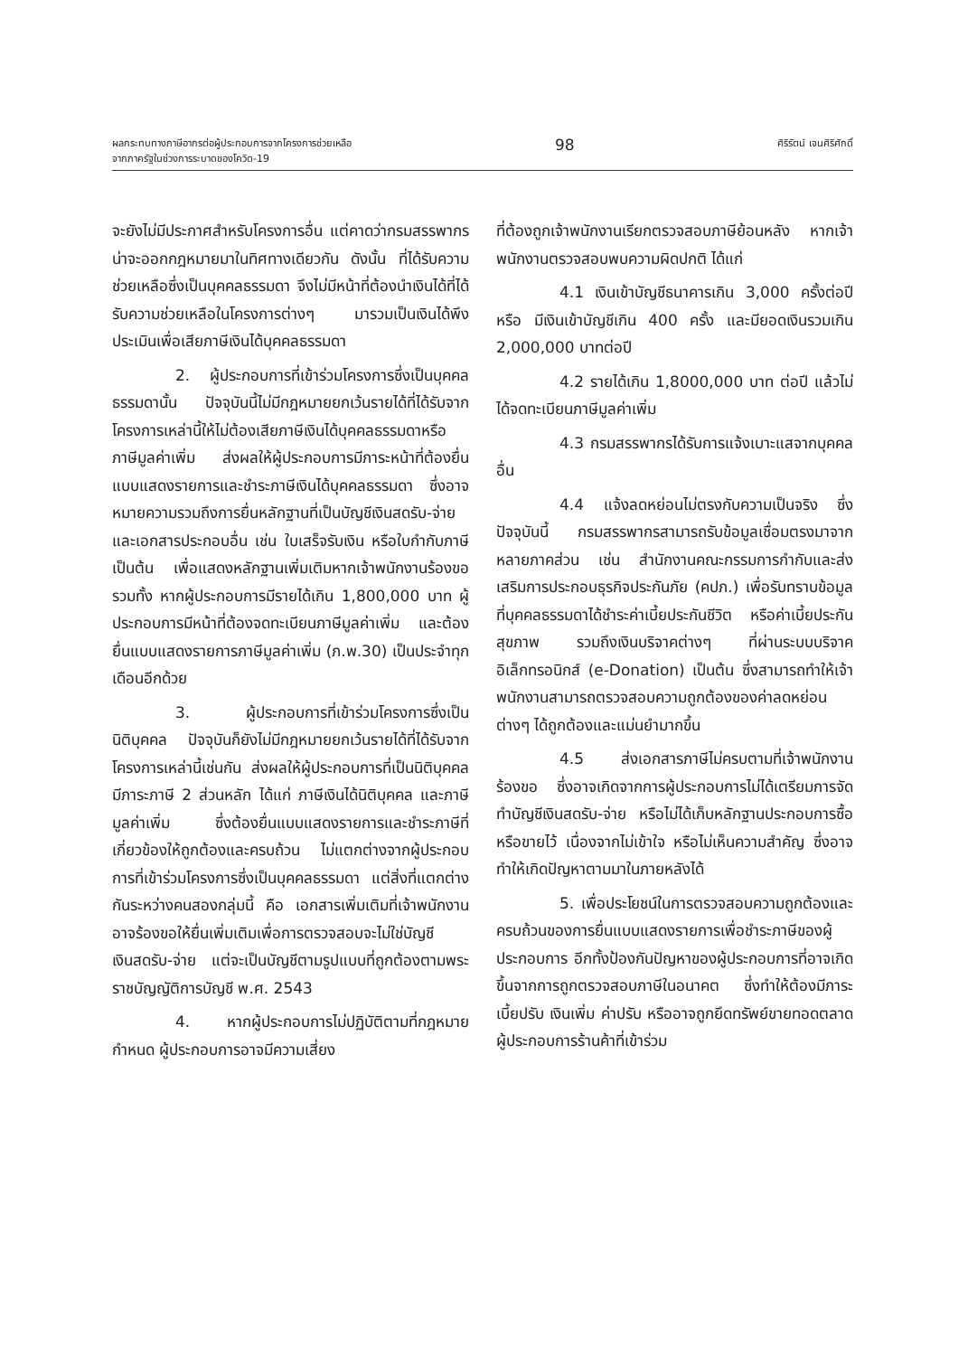ผลกระทบทางภาษีอากรต่อผู้ประกอบการจากโครงการช่วยเหลือ
จากภาครัฐในช่วงการระบาดของโควิด-19
98
ศิริรัตน์ เจนศิริศักดิ์
จะยังไม่มีประกาศสำหรับโครงการอื่น แต่คาดว่ากรมสรรพากรน่าจะออกกฎหมายมาในทิศทางเดียวกัน ดังนั้น ที่ได้รับความช่วยเหลือซึ่งเป็นบุคคลธรรมดา จึงไม่มีหน้าที่ต้องนำเงินได้ที่ได้รับความช่วยเหลือในโครงการต่างๆ มารวมเป็นเงินได้พึงประเมินเพื่อเสียภาษีเงินได้บุคคลธรรมดา
2. ผู้ประกอบการที่เข้าร่วมโครงการซึ่งเป็นบุคคลธรรมดานั้น ปัจจุบันนี้ไม่มีกฎหมายยกเว้นรายได้ที่ได้รับจากโครงการเหล่านี้ให้ไม่ต้องเสียภาษีเงินได้บุคคลธรรมดาหรือภาษีมูลค่าเพิ่ม ส่งผลให้ผู้ประกอบการมีภาระหน้าที่ต้องยื่นแบบแสดงรายการและชำระภาษีเงินได้บุคคลธรรมดา ซึ่งอาจหมายความรวมถึงการยื่นหลักฐานที่เป็นบัญชีเงินสดรับ-จ่ายและเอกสารประกอบอื่น เช่น ใบเสร็จรับเงิน หรือใบกำกับภาษี เป็นต้น เพื่อแสดงหลักฐานเพิ่มเติมหากเจ้าพนักงานร้องขอ รวมทั้ง หากผู้ประกอบการมีรายได้เกิน 1,800,000 บาท ผู้ประกอบการมีหน้าที่ต้องจดทะเบียนภาษีมูลค่าเพิ่ม และต้องยื่นแบบแสดงรายการภาษีมูลค่าเพิ่ม (ภ.พ.30) เป็นประจำทุกเดือนอีกด้วย
3. ผู้ประกอบการที่เข้าร่วมโครงการซึ่งเป็นนิติบุคคล ปัจจุบันก็ยังไม่มีกฎหมายยกเว้นรายได้ที่ได้รับจากโครงการเหล่านี้เช่นกัน ส่งผลให้ผู้ประกอบการที่เป็นนิติบุคคลมีภาระภาษี 2 ส่วนหลัก ได้แก่ ภาษีเงินได้นิติบุคคล และภาษีมูลค่าเพิ่ม ซึ่งต้องยื่นแบบแสดงรายการและชำระภาษีที่เกี่ยวข้องให้ถูกต้องและครบถ้วน ไม่แตกต่างจากผู้ประกอบการที่เข้าร่วมโครงการซึ่งเป็นบุคคลธรรมดา แต่สิ่งที่แตกต่างกันระหว่างคนสองกลุ่มนี้ คือ เอกสารเพิ่มเติมที่เจ้าพนักงานอาจร้องขอให้ยื่นเพิ่มเติมเพื่อการตรวจสอบจะไม่ใช่บัญชีเงินสดรับ-จ่าย แต่จะเป็นบัญชีตามรูปแบบที่ถูกต้องตามพระราชบัญญัติการบัญชี พ.ศ. 2543
4. หากผู้ประกอบการไม่ปฏิบัติตามที่กฎหมายกำหนด ผู้ประกอบการอาจมีความเสี่ยง
ที่ต้องถูกเจ้าพนักงานเรียกตรวจสอบภาษีย้อนหลัง หากเจ้าพนักงานตรวจสอบพบความผิดปกติ ได้แก่
4.1 เงินเข้าบัญชีธนาคารเกิน 3,000 ครั้งต่อปี หรือ มีเงินเข้าบัญชีเกิน 400 ครั้ง และมียอดเงินรวมเกิน 2,000,000 บาทต่อปี
4.2 รายได้เกิน 1,8000,000 บาท ต่อปี แล้วไม่ได้จดทะเบียนภาษีมูลค่าเพิ่ม
4.3 กรมสรรพากรได้รับการแจ้งเบาะแสจากบุคคลอื่น
4.4 แจ้งลดหย่อนไม่ตรงกับความเป็นจริง ซึ่งปัจจุบันนี้ กรมสรรพากรสามารถรับข้อมูลเชื่อมตรงมาจากหลายภาคส่วน เช่น สำนักงานคณะกรรมการกำกับและส่งเสริมการประกอบธุรกิจประกันภัย (คปภ.) เพื่อรับทราบข้อมูลที่บุคคลธรรมดาได้ชำระค่าเบี้ยประกันชีวิต หรือค่าเบี้ยประกันสุขภาพ รวมถึงเงินบริจาคต่างๆ ที่ผ่านระบบบริจาคอิเล็กทรอนิกส์ (e-Donation) เป็นต้น ซึ่งสามารถทำให้เจ้าพนักงานสามารถตรวจสอบความถูกต้องของค่าลดหย่อนต่างๆ ได้ถูกต้องและแม่นยำมากขึ้น
4.5 ส่งเอกสารภาษีไม่ครบตามที่เจ้าพนักงานร้องขอ ซึ่งอาจเกิดจากการผู้ประกอบการไม่ได้เตรียมการจัดทำบัญชีเงินสดรับ-จ่าย หรือไม่ได้เก็บหลักฐานประกอบการซื้อหรือขายไว้ เนื่องจากไม่เข้าใจ หรือไม่เห็นความสำคัญ ซึ่งอาจทำให้เกิดปัญหาตามมาในภายหลังได้
5. เพื่อประโยชน์ในการตรวจสอบความถูกต้องและครบถ้วนของการยื่นแบบแสดงรายการเพื่อชำระภาษีของผู้ประกอบการ อีกทั้งป้องกันปัญหาของผู้ประกอบการที่อาจเกิดขึ้นจากการถูกตรวจสอบภาษีในอนาคต ซึ่งทำให้ต้องมีภาระเบี้ยปรับ เงินเพิ่ม ค่าปรับ หรืออาจถูกยึดทรัพย์ขายทอดตลาด ผู้ประกอบการร้านค้าที่เข้าร่วม